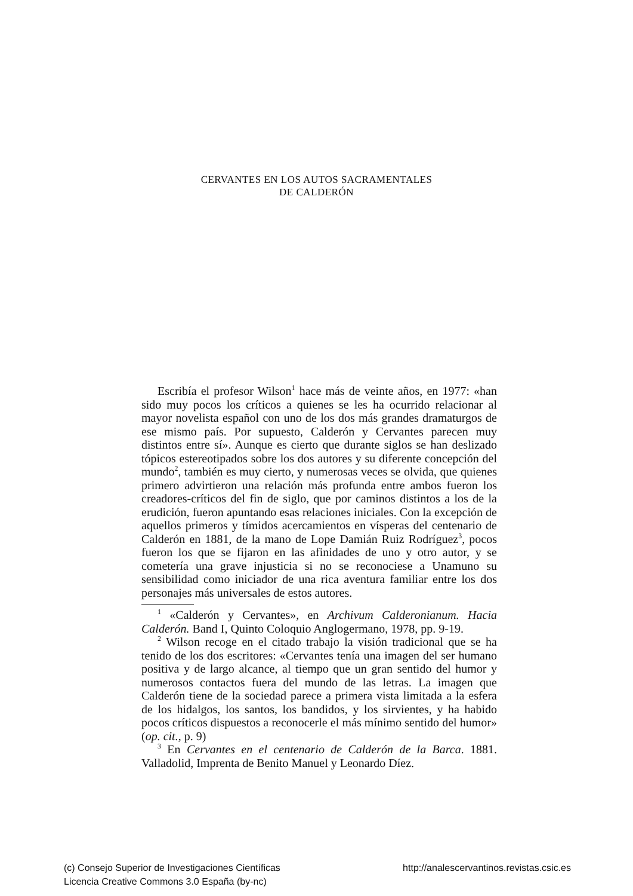CERVANTES EN LOS AUTOS SACRAMENTALES
DE CALDERÓN
Escribía el profesor Wilson<sup>1</sup> hace más de veinte años, en 1977: «han sido muy pocos los críticos a quienes se les ha ocurrido relacionar al mayor novelista español con uno de los dos más grandes dramaturgos de ese mismo país. Por supuesto, Calderón y Cervantes parecen muy distintos entre sí». Aunque es cierto que durante siglos se han deslizado tópicos estereotipados sobre los dos autores y su diferente concepción del mundo<sup>2</sup>, también es muy cierto, y numerosas veces se olvida, que quienes primero advirtieron una relación más profunda entre ambos fueron los creadores-críticos del fin de siglo, que por caminos distintos a los de la erudición, fueron apuntando esas relaciones iniciales. Con la excepción de aquellos primeros y tímidos acercamientos en vísperas del centenario de Calderón en 1881, de la mano de Lope Damián Ruiz Rodríguez<sup>3</sup>, pocos fueron los que se fijaron en las afinidades de uno y otro autor, y se cometería una grave injusticia si no se reconociese a Unamuno su sensibilidad como iniciador de una rica aventura familiar entre los dos personajes más universales de estos autores.
<sup>1</sup> «Calderón y Cervantes», en Archivum Calderonianum. Hacia Calderón. Band I, Quinto Coloquio Anglogermano, 1978, pp. 9-19.
<sup>2</sup> Wilson recoge en el citado trabajo la visión tradicional que se ha tenido de los dos escritores: «Cervantes tenía una imagen del ser humano positiva y de largo alcance, al tiempo que un gran sentido del humor y numerosos contactos fuera del mundo de las letras. La imagen que Calderón tiene de la sociedad parece a primera vista limitada a la esfera de los hidalgos, los santos, los bandidos, y los sirvientes, y ha habido pocos críticos dispuestos a reconocerle el más mínimo sentido del humor» (op. cit., p. 9)
<sup>3</sup> En Cervantes en el centenario de Calderón de la Barca. 1881. Valladolid, Imprenta de Benito Manuel y Leonardo Díez.
(c) Consejo Superior de Investigaciones Científicas
Licencia Creative Commons 3.0 España (by-nc)
http://analescervantinos.revistas.csic.es